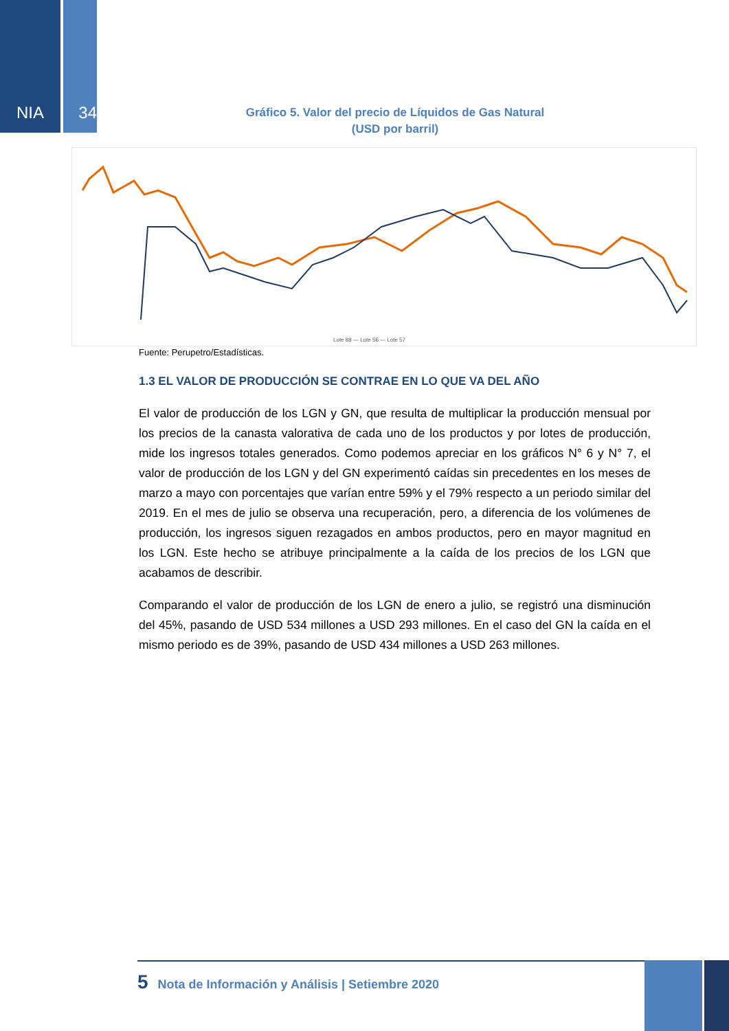NIA 34
Gráfico 5. Valor del precio de Líquidos de Gas Natural
(USD por barril)
Lote 88 — Lote 56 — Lote 57
Fuente: Perupetro/Estadísticas.
1.3 EL VALOR DE PRODUCCIÓN SE CONTRAE EN LO QUE VA DEL AÑO
El valor de producción de los LGN y GN, que resulta de multiplicar la producción mensual por los precios de la canasta valorativa de cada uno de los productos y por lotes de producción, mide los ingresos totales generados. Como podemos apreciar en los gráficos N° 6 y N° 7, el valor de producción de los LGN y del GN experimentó caídas sin precedentes en los meses de marzo a mayo con porcentajes que varían entre 59% y el 79% respecto a un periodo similar del 2019. En el mes de julio se observa una recuperación, pero, a diferencia de los volúmenes de producción, los ingresos siguen rezagados en ambos productos, pero en mayor magnitud en los LGN. Este hecho se atribuye principalmente a la caída de los precios de los LGN que acabamos de describir.
Comparando el valor de producción de los LGN de enero a julio, se registró una disminución del 45%, pasando de USD 534 millones a USD 293 millones. En el caso del GN la caída en el mismo periodo es de 39%, pasando de USD 434 millones a USD 263 millones.
5 Nota de Información y Análisis | Setiembre 2020